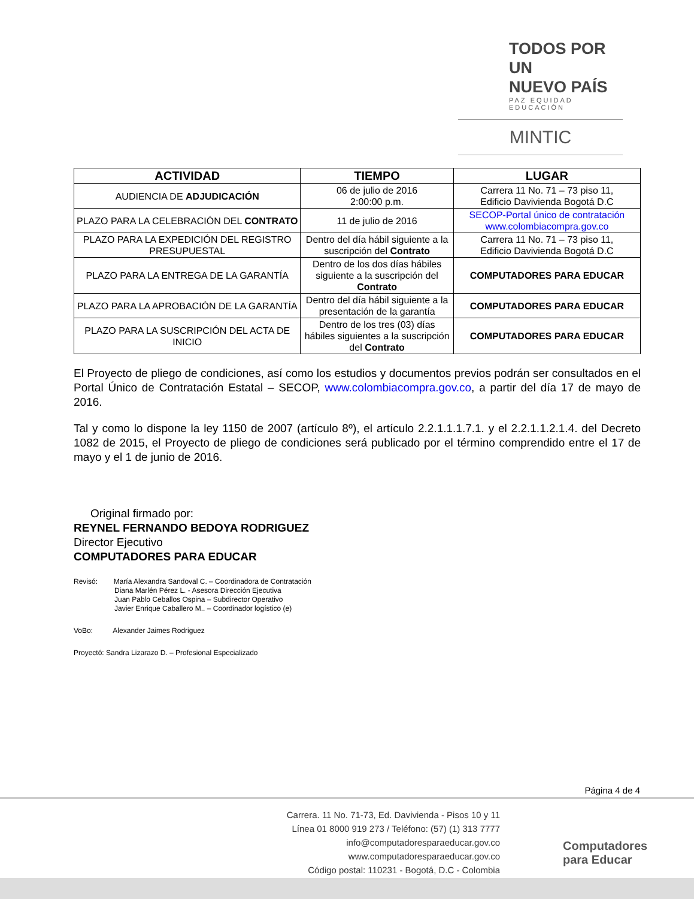TODOS POR UN
NUEVO PAÍS
PAZ EQUIDAD EDUCACIÓN
MINTIC
| ACTIVIDAD | TIEMPO | LUGAR |
| --- | --- | --- |
| AUDIENCIA DE ADJUDICACIÓN | 06 de julio de 2016 2:00:00 p.m. | Carrera 11 No. 71 – 73 piso 11, Edificio Davivienda Bogotá D.C |
| PLAZO PARA LA CELEBRACIÓN DEL CONTRATO | 11 de julio de 2016 | SECOP-Portal único de contratación www.colombiacompra.gov.co |
| PLAZO PARA LA EXPEDICIÓN DEL REGISTRO PRESUPUESTAL | Dentro del día hábil siguiente a la suscripción del Contrato | Carrera 11 No. 71 – 73 piso 11, Edificio Davivienda Bogotá D.C |
| PLAZO PARA LA ENTREGA DE LA GARANTÍA | Dentro de los dos días hábiles siguiente a la suscripción del Contrato | COMPUTADORES PARA EDUCAR |
| PLAZO PARA LA APROBACIÓN DE LA GARANTÍA | Dentro del día hábil siguiente a la presentación de la garantía | COMPUTADORES PARA EDUCAR |
| PLAZO PARA LA SUSCRIPCIÓN DEL ACTA DE INICIO | Dentro de los tres (03) días hábiles siguientes a la suscripción del Contrato | COMPUTADORES PARA EDUCAR |
El Proyecto de pliego de condiciones, así como los estudios y documentos previos podrán ser consultados en el Portal Único de Contratación Estatal – SECOP, www.colombiacompra.gov.co, a partir del día 17 de mayo de 2016.
Tal y como lo dispone la ley 1150 de 2007 (artículo 8º), el artículo 2.2.1.1.1.7.1. y el 2.2.1.1.2.1.4. del Decreto 1082 de 2015, el Proyecto de pliego de condiciones será publicado por el término comprendido entre el 17 de mayo y el 1 de junio de 2016.
Original firmado por:
REYNEL FERNANDO BEDOYA RODRIGUEZ
Director Ejecutivo
COMPUTADORES PARA EDUCAR
Revisó: María Alexandra Sandoval C. – Coordinadora de Contratación
Diana Marlén Pérez L. - Asesora Dirección Ejecutiva
Juan Pablo Ceballos Ospina – Subdirector Operativo
Javier Enrique Caballero M.. – Coordinador logístico (e)
VoBo: Alexander Jaimes Rodriguez
Proyectó: Sandra Lizarazo D. – Profesional Especializado
Página 4 de 4
Carrera. 11 No. 71-73, Ed. Davivienda - Pisos 10 y 11
Línea 01 8000 919 273 / Teléfono: (57) (1) 313 7777
info@computadoresparaeducar.gov.co
www.computadoresparaeducar.gov.co
Código postal: 110231 - Bogotá, D.C - Colombia
Computadores
para Educar